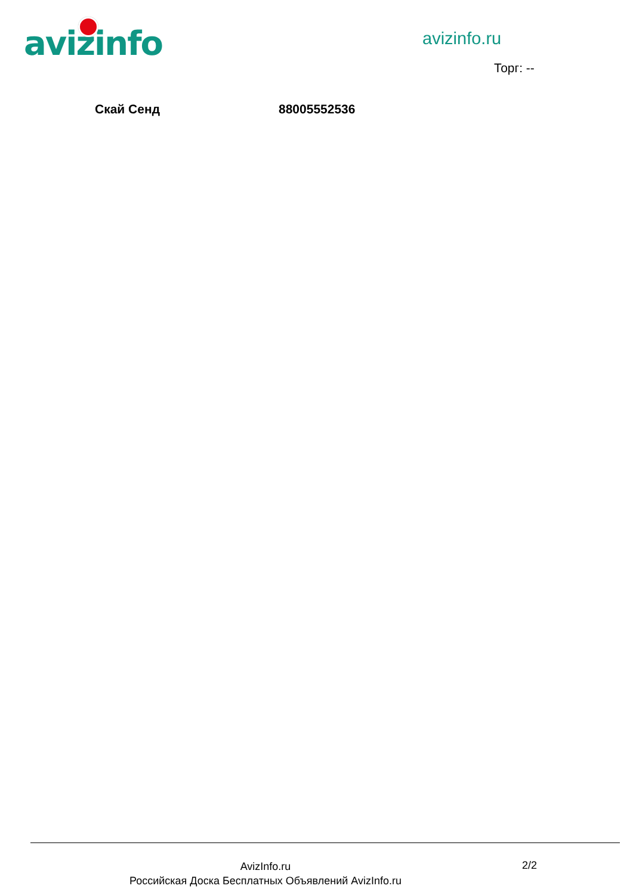avizinfo avizinfo.ru
Торг: --
Скай Сенд 88005552536
AvizInfo.ru
Российская Доска Бесплатных Объявлений AvizInfo.ru
2/2